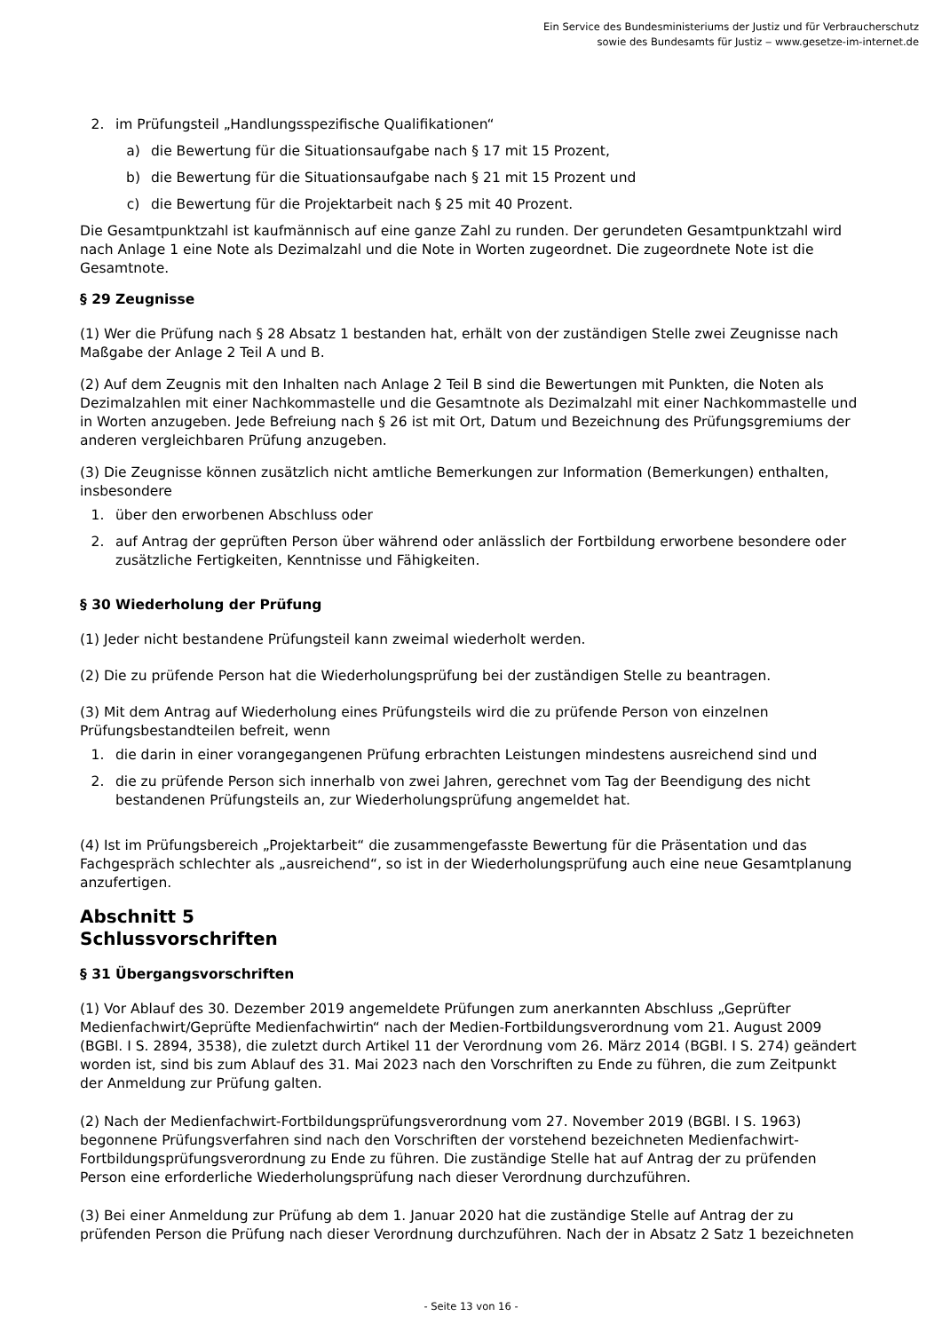Ein Service des Bundesministeriums der Justiz und für Verbraucherschutz
sowie des Bundesamts für Justiz ‒ www.gesetze-im-internet.de
2. im Prüfungsteil „Handlungsspezifische Qualifikationen“
a) die Bewertung für die Situationsaufgabe nach § 17 mit 15 Prozent,
b) die Bewertung für die Situationsaufgabe nach § 21 mit 15 Prozent und
c) die Bewertung für die Projektarbeit nach § 25 mit 40 Prozent.
Die Gesamtpunktzahl ist kaufmännisch auf eine ganze Zahl zu runden. Der gerundeten Gesamtpunktzahl wird nach Anlage 1 eine Note als Dezimalzahl und die Note in Worten zugeordnet. Die zugeordnete Note ist die Gesamtnote.
§ 29 Zeugnisse
(1) Wer die Prüfung nach § 28 Absatz 1 bestanden hat, erhält von der zuständigen Stelle zwei Zeugnisse nach Maßgabe der Anlage 2 Teil A und B.
(2) Auf dem Zeugnis mit den Inhalten nach Anlage 2 Teil B sind die Bewertungen mit Punkten, die Noten als Dezimalzahlen mit einer Nachkommastelle und die Gesamtnote als Dezimalzahl mit einer Nachkommastelle und in Worten anzugeben. Jede Befreiung nach § 26 ist mit Ort, Datum und Bezeichnung des Prüfungsgremiums der anderen vergleichbaren Prüfung anzugeben.
(3) Die Zeugnisse können zusätzlich nicht amtliche Bemerkungen zur Information (Bemerkungen) enthalten, insbesondere
1. über den erworbenen Abschluss oder
2. auf Antrag der geprüften Person über während oder anlässlich der Fortbildung erworbene besondere oder zusätzliche Fertigkeiten, Kenntnisse und Fähigkeiten.
§ 30 Wiederholung der Prüfung
(1) Jeder nicht bestandene Prüfungsteil kann zweimal wiederholt werden.
(2) Die zu prüfende Person hat die Wiederholungsprüfung bei der zuständigen Stelle zu beantragen.
(3) Mit dem Antrag auf Wiederholung eines Prüfungsteils wird die zu prüfende Person von einzelnen Prüfungsbestandteilen befreit, wenn
1. die darin in einer vorangegangenen Prüfung erbrachten Leistungen mindestens ausreichend sind und
2. die zu prüfende Person sich innerhalb von zwei Jahren, gerechnet vom Tag der Beendigung des nicht bestandenen Prüfungsteils an, zur Wiederholungsprüfung angemeldet hat.
(4) Ist im Prüfungsbereich „Projektarbeit“ die zusammengefasste Bewertung für die Präsentation und das Fachgespräch schlechter als „ausreichend“, so ist in der Wiederholungsprüfung auch eine neue Gesamtplanung anzufertigen.
Abschnitt 5
Schlussvorschriften
§ 31 Übergangsvorschriften
(1) Vor Ablauf des 30. Dezember 2019 angemeldete Prüfungen zum anerkannten Abschluss „Geprüfter Medienfachwirt/Geprüfte Medienfachwirtin“ nach der Medien-Fortbildungsverordnung vom 21. August 2009 (BGBl. I S. 2894, 3538), die zuletzt durch Artikel 11 der Verordnung vom 26. März 2014 (BGBl. I S. 274) geändert worden ist, sind bis zum Ablauf des 31. Mai 2023 nach den Vorschriften zu Ende zu führen, die zum Zeitpunkt der Anmeldung zur Prüfung galten.
(2) Nach der Medienfachwirt-Fortbildungsprüfungsverordnung vom 27. November 2019 (BGBl. I S. 1963) begonnene Prüfungsverfahren sind nach den Vorschriften der vorstehend bezeichneten Medienfachwirt-Fortbildungsprüfungsverordnung zu Ende zu führen. Die zuständige Stelle hat auf Antrag der zu prüfenden Person eine erforderliche Wiederholungsprüfung nach dieser Verordnung durchzuführen.
(3) Bei einer Anmeldung zur Prüfung ab dem 1. Januar 2020 hat die zuständige Stelle auf Antrag der zu prüfenden Person die Prüfung nach dieser Verordnung durchzuführen. Nach der in Absatz 2 Satz 1 bezeichneten
- Seite 13 von 16 -